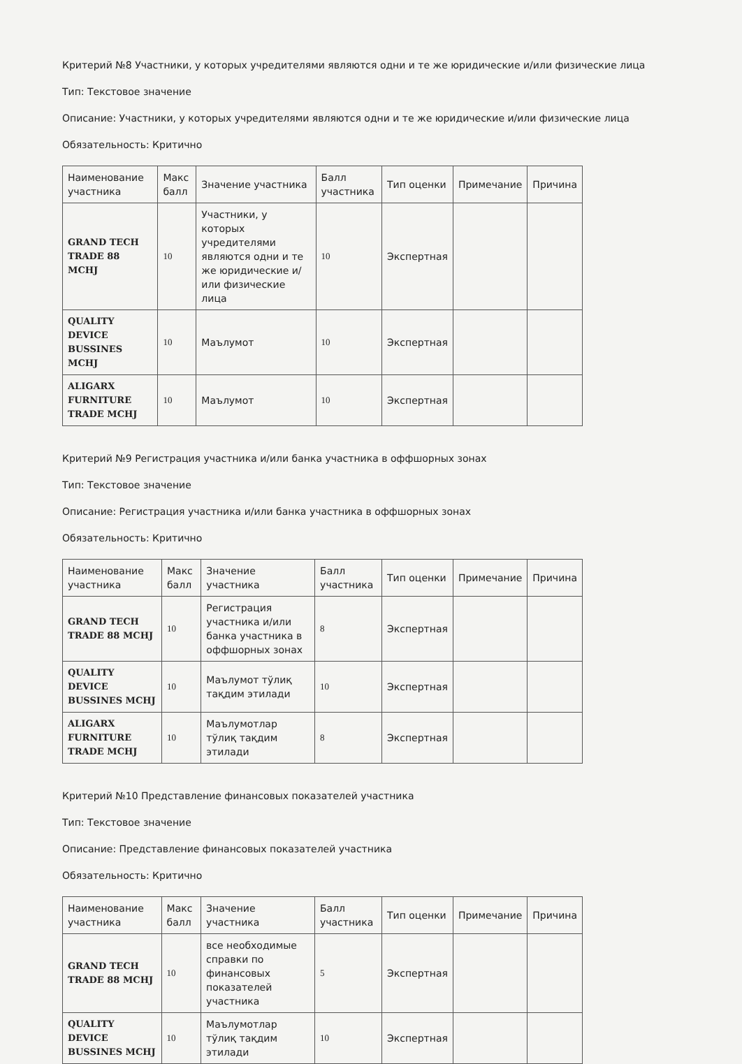Критерий №8 Участники, у которых учредителями являются одни и те же юридические и/или физические лица
Тип: Текстовое значение
Описание: Участники, у которых учредителями являются одни и те же юридические и/или физические лица
Обязательность: Критично
| Наименование участника | Макс балл | Значение участника | Балл участника | Тип оценки | Примечание | Причина |
| --- | --- | --- | --- | --- | --- | --- |
| GRAND TECH TRADE 88 MCHJ | 10 | Участники, у которых учредителями являются одни и те же юридические и/или физические лица | 10 | Экспертная | | |
| QUALITY DEVICE BUSSINES MCHJ | 10 | Маълумот | 10 | Экспертная | | |
| ALIGARX FURNITURE TRADE MCHJ | 10 | Маълумот | 10 | Экспертная | | |
Критерий №9 Регистрация участника и/или банка участника в оффшорных зонах
Тип: Текстовое значение
Описание: Регистрация участника и/или банка участника в оффшорных зонах
Обязательность: Критично
| Наименование участника | Макс балл | Значение участника | Балл участника | Тип оценки | Примечание | Причина |
| --- | --- | --- | --- | --- | --- | --- |
| GRAND TECH TRADE 88 MCHJ | 10 | Регистрация участника и/или банка участника в оффшорных зонах | 8 | Экспертная | | |
| QUALITY DEVICE BUSSINES MCHJ | 10 | Маълумот тўлиқ тақдим этилади | 10 | Экспертная | | |
| ALIGARX FURNITURE TRADE MCHJ | 10 | Маълумотлар тўлиқ тақдим этилади | 8 | Экспертная | | |
Критерий №10 Представление финансовых показателей участника
Тип: Текстовое значение
Описание: Представление финансовых показателей участника
Обязательность: Критично
| Наименование участника | Макс балл | Значение участника | Балл участника | Тип оценки | Примечание | Причина |
| --- | --- | --- | --- | --- | --- | --- |
| GRAND TECH TRADE 88 MCHJ | 10 | все необходимые справки по финансовых показателей участника | 5 | Экспертная | | |
| QUALITY DEVICE BUSSINES MCHJ | 10 | Маълумотлар тўлиқ тақдим этилади | 10 | Экспертная | | |